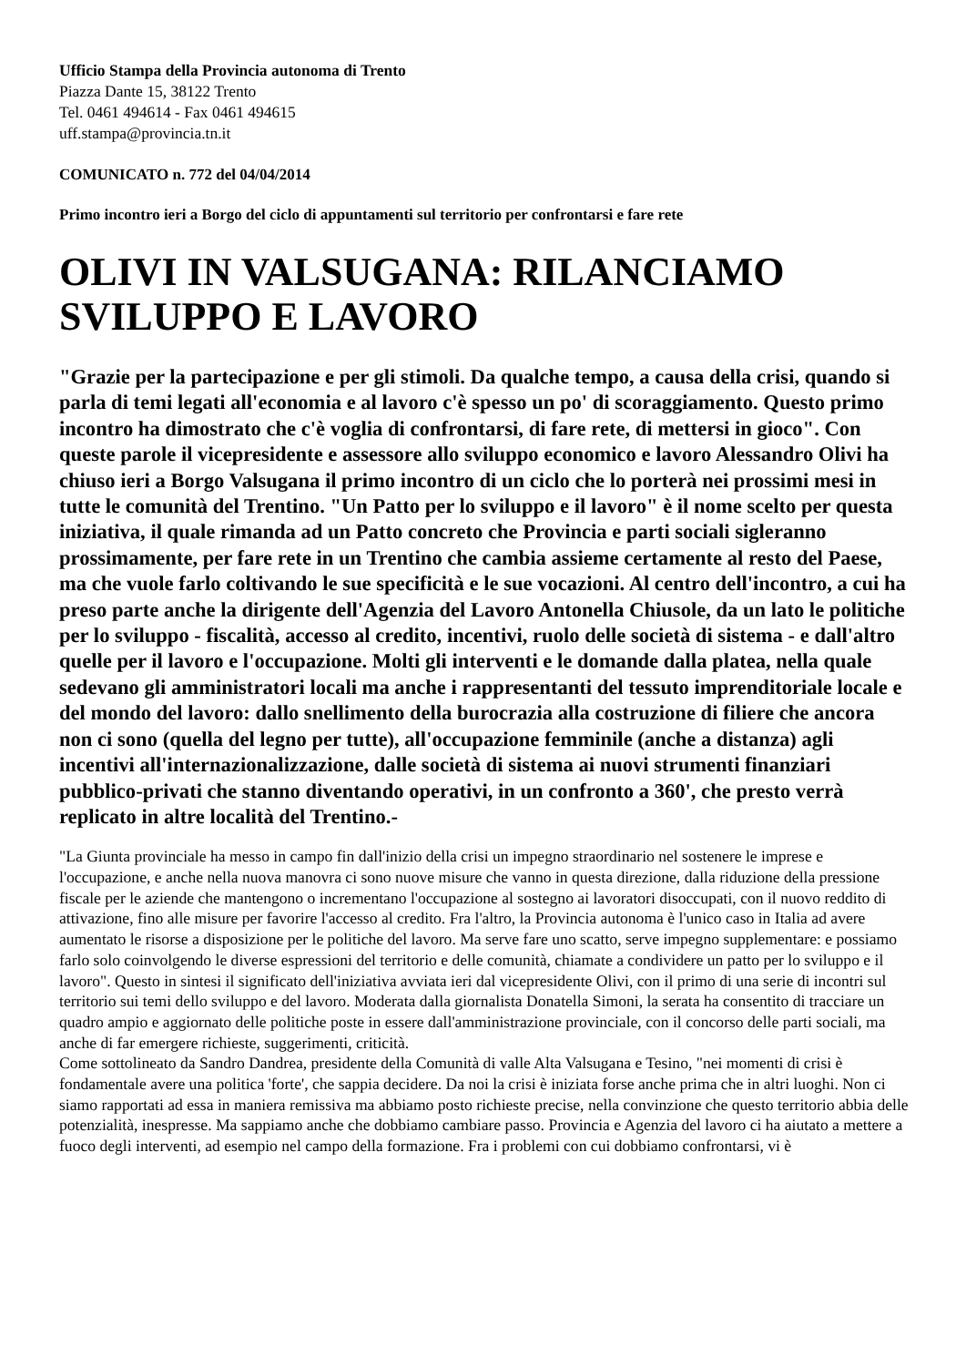Ufficio Stampa della Provincia autonoma di Trento
Piazza Dante 15, 38122 Trento
Tel. 0461 494614 - Fax 0461 494615
uff.stampa@provincia.tn.it
COMUNICATO n. 772 del 04/04/2014
Primo incontro ieri a Borgo del ciclo di appuntamenti sul territorio per confrontarsi e fare rete
OLIVI IN VALSUGANA: RILANCIAMO SVILUPPO E LAVORO
"Grazie per la partecipazione e per gli stimoli. Da qualche tempo, a causa della crisi, quando si parla di temi legati all'economia e al lavoro c'è spesso un po' di scoraggiamento. Questo primo incontro ha dimostrato che c'è voglia di confrontarsi, di fare rete, di mettersi in gioco". Con queste parole il vicepresidente e assessore allo sviluppo economico e lavoro Alessandro Olivi ha chiuso ieri a Borgo Valsugana il primo incontro di un ciclo che lo porterà nei prossimi mesi in tutte le comunità del Trentino. "Un Patto per lo sviluppo e il lavoro" è il nome scelto per questa iniziativa, il quale rimanda ad un Patto concreto che Provincia e parti sociali sigleranno prossimamente, per fare rete in un Trentino che cambia assieme certamente al resto del Paese, ma che vuole farlo coltivando le sue specificità e le sue vocazioni. Al centro dell'incontro, a cui ha preso parte anche la dirigente dell'Agenzia del Lavoro Antonella Chiusole, da un lato le politiche per lo sviluppo - fiscalità, accesso al credito, incentivi, ruolo delle società di sistema - e dall'altro quelle per il lavoro e l'occupazione. Molti gli interventi e le domande dalla platea, nella quale sedevano gli amministratori locali ma anche i rappresentanti del tessuto imprenditoriale locale e del mondo del lavoro: dallo snellimento della burocrazia alla costruzione di filiere che ancora non ci sono (quella del legno per tutte), all'occupazione femminile (anche a distanza) agli incentivi all'internazionalizzazione, dalle società di sistema ai nuovi strumenti finanziari pubblico-privati che stanno diventando operativi, in un confronto a 360', che presto verrà replicato in altre località del Trentino.-
"La Giunta provinciale ha messo in campo fin dall'inizio della crisi un impegno straordinario nel sostenere le imprese e l'occupazione, e anche nella nuova manovra ci sono nuove misure che vanno in questa direzione, dalla riduzione della pressione fiscale per le aziende che mantengono o incrementano l'occupazione al sostegno ai lavoratori disoccupati, con il nuovo reddito di attivazione, fino alle misure per favorire l'accesso al credito. Fra l'altro, la Provincia autonoma è l'unico caso in Italia ad avere aumentato le risorse a disposizione per le politiche del lavoro. Ma serve fare uno scatto, serve impegno supplementare: e possiamo farlo solo coinvolgendo le diverse espressioni del territorio e delle comunità, chiamate a condividere un patto per lo sviluppo e il lavoro". Questo in sintesi il significato dell'iniziativa avviata ieri dal vicepresidente Olivi, con il primo di una serie di incontri sul territorio sui temi dello sviluppo e del lavoro. Moderata dalla giornalista Donatella Simoni, la serata ha consentito di tracciare un quadro ampio e aggiornato delle politiche poste in essere dall'amministrazione provinciale, con il concorso delle parti sociali, ma anche di far emergere richieste, suggerimenti, criticità.
Come sottolineato da Sandro Dandrea, presidente della Comunità di valle Alta Valsugana e Tesino, "nei momenti di crisi è fondamentale avere una politica 'forte', che sappia decidere. Da noi la crisi è iniziata forse anche prima che in altri luoghi. Non ci siamo rapportati ad essa in maniera remissiva ma abbiamo posto richieste precise, nella convinzione che questo territorio abbia delle potenzialità, inespresse. Ma sappiamo anche che dobbiamo cambiare passo. Provincia e Agenzia del lavoro ci ha aiutato a mettere a fuoco degli interventi, ad esempio nel campo della formazione. Fra i problemi con cui dobbiamo confrontarsi, vi è